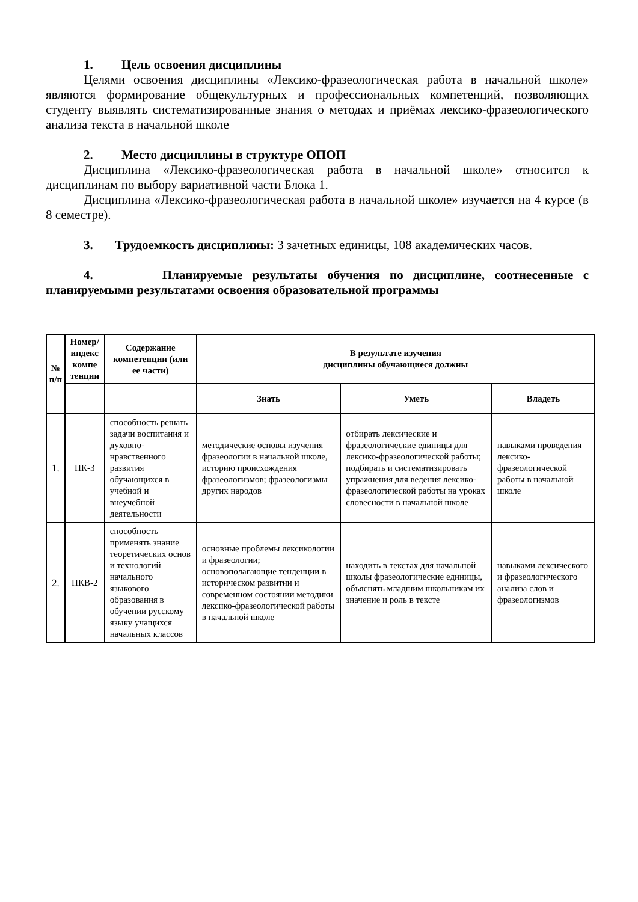1. Цель освоения дисциплины
Целями освоения дисциплины «Лексико-фразеологическая работа в начальной школе» являются формирование общекультурных и профессиональных компетенций, позволяющих студенту выявлять систематизированные знания о методах и приёмах лексико-фразеологического анализа текста в начальной школе
2. Место дисциплины в структуре ОПОП
Дисциплина «Лексико-фразеологическая работа в начальной школе» относится к дисциплинам по выбору вариативной части Блока 1.
Дисциплина «Лексико-фразеологическая работа в начальной школе» изучается на 4 курсе (в 8 семестре).
3. Трудоемкость дисциплины: 3 зачетных единицы, 108 академических часов.
4. Планируемые результаты обучения по дисциплине, соотнесенные с планируемыми результатами освоения образовательной программы
| № п/п | Номер/индекс компе тенции | Содержание компетенции (или ее части) | В результате изучения дисциплины обучающиеся должны | | |
| --- | --- | --- | --- | --- | --- |
| | | | Знать | Уметь | Владеть |
| 1. | ПК-3 | способность решать задачи воспитания и духовно-нравственного развития обучающихся в учебной и внеучебной деятельности | методические основы изучения фразеологии в начальной школе, историю происхождения фразеологизмов; фразеологизмы других народов | отбирать лексические и фразеологические единицы для лексико-фразеологической работы; подбирать и систематизировать упражнения для ведения лексико-фразеологической работы на уроках словесности в начальной школе | навыками проведения лексико-фразеологической работы в начальной школе |
| 2. | ПКВ-2 | способность применять знание теоретических основ и технологий начального языкового образования в обучении русскому языку учащихся начальных классов | основные проблемы лексикологии и фразеологии; основополагающие тенденции в историческом развитии и современном состоянии методики лексико-фразеологической работы в начальной школе | находить в текстах для начальной школы фразеологические единицы, объяснять младшим школьникам их значение и роль в тексте | навыками лексического и фразеологического анализа слов и фразеологизмов |